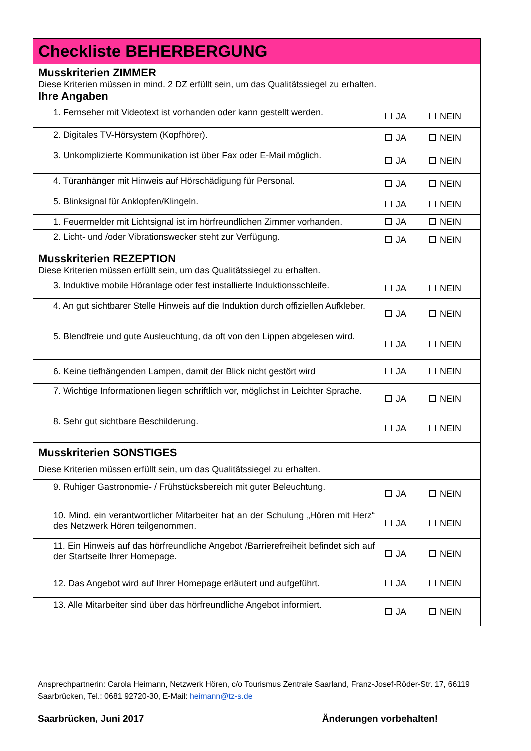| Checkliste BEHERBERGUNG | |
| Musskriterien ZIMMER Diese Kriterien müssen in mind. 2 DZ erfüllt sein, um das Qualitätssiegel zu erhalten. Ihre Angaben | |
| 1. Fernseher mit Videotext ist vorhanden oder kann gestellt werden. | JA NEIN |
| 2. Digitales TV-Hörsystem (Kopfhörer). | JA NEIN |
| 3. Unkomplizierte Kommunikation ist über Fax oder E-Mail möglich. | JA NEIN |
| 4. Türanhänger mit Hinweis auf Hörschädigung für Personal. | JA NEIN |
| 5. Blinksignal für Anklopfen/Klingeln. | JA NEIN |
| 1. Feuermelder mit Lichtsignal ist im hörfreundlichen Zimmer vorhanden. | JA NEIN |
| 2. Licht- und /oder Vibrationswecker steht zur Verfügung. | JA NEIN |
| Musskriterien REZEPTION Diese Kriterien müssen erfüllt sein, um das Qualitätssiegel zu erhalten. | |
| 3. Induktive mobile Höranlage oder fest installierte Induktionsschleife. | JA NEIN |
| 4. An gut sichtbarer Stelle Hinweis auf die Induktion durch offiziellen Aufkleber. | JA NEIN |
| 5. Blendfreie und gute Ausleuchtung, da oft von den Lippen abgelesen wird. | JA NEIN |
| 6. Keine tiefhängenden Lampen, damit der Blick nicht gestört wird | JA NEIN |
| 7. Wichtige Informationen liegen schriftlich vor, möglichst in Leichter Sprache. | JA NEIN |
| 8. Sehr gut sichtbare Beschilderung. | JA NEIN |
| Musskriterien SONSTIGES Diese Kriterien müssen erfüllt sein, um das Qualitätssiegel zu erhalten. | |
| 9. Ruhiger Gastronomie- / Frühstücksbereich mit guter Beleuchtung. | JA NEIN |
| 10. Mind. ein verantwortlicher Mitarbeiter hat an der Schulung „Hören mit Herz“ des Netzwerk Hören teilgenommen. | JA NEIN |
| 11. Ein Hinweis auf das hörfreundliche Angebot /Barrierefreiheit befindet sich auf der Startseite Ihrer Homepage. | JA NEIN |
| 12. Das Angebot wird auf Ihrer Homepage erläutert und aufgeführt. | JA NEIN |
| 13. Alle Mitarbeiter sind über das hörfreundliche Angebot informiert. | JA NEIN |
Ansprechpartnerin: Carola Heimann, Netzwerk Hören, c/o Tourismus Zentrale Saarland, Franz-Josef-Röder-Str. 17, 66119 Saarbrücken, Tel.: 0681 92720-30, E-Mail: heimann@tz-s.de
Saarbrücken, Juni 2017 Änderungen vorbehalten!